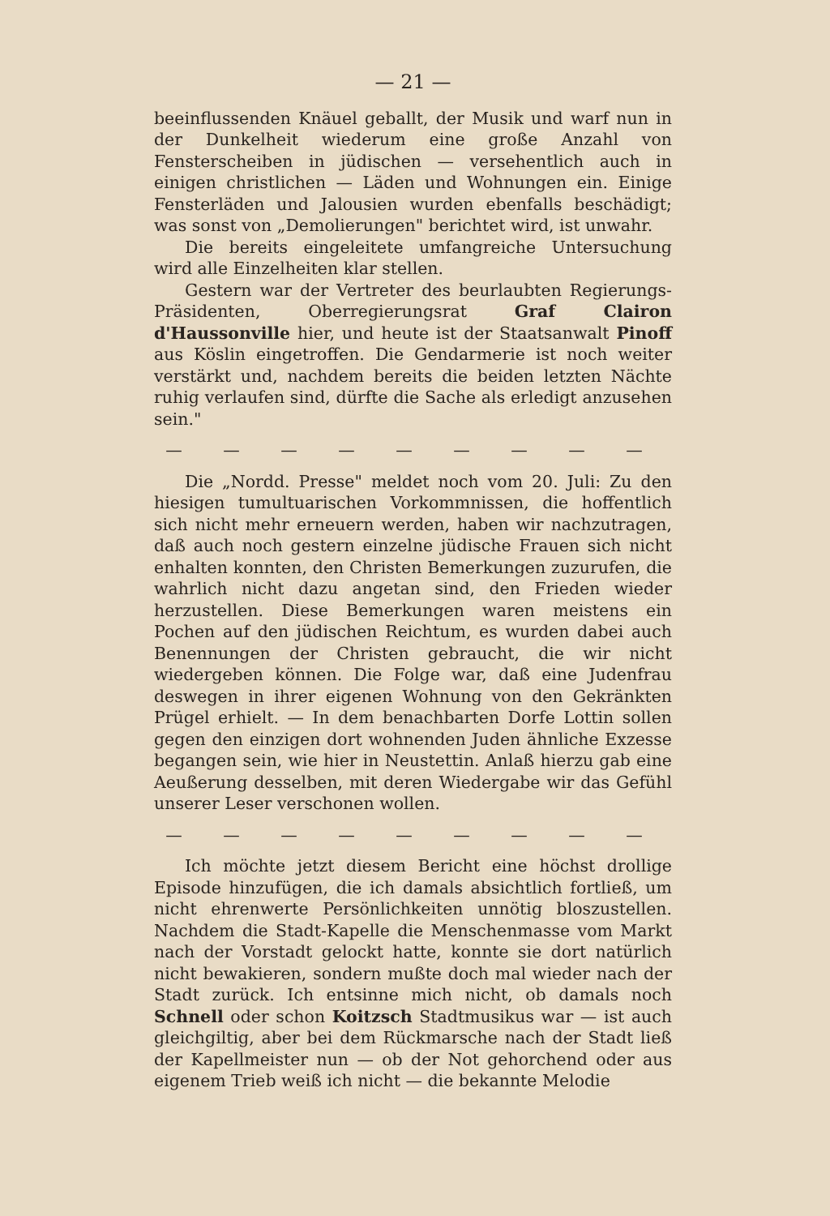— 21 —
beeinflussenden Knäuel geballt, der Musik und warf nun in der Dunkelheit wiederum eine große Anzahl von Fensterscheiben in jüdischen — versehentlich auch in einigen christlichen — Läden und Wohnungen ein. Einige Fensterläden und Jalousien wurden ebenfalls beschädigt; was sonst von „Demolierungen" berichtet wird, ist unwahr.
Die bereits eingeleitete umfangreiche Untersuchung wird alle Einzelheiten klar stellen.
Gestern war der Vertreter des beurlaubten Regierungs-Präsidenten, Oberregierungsrat Graf Clairon d'Haussonville hier, und heute ist der Staatsanwalt Pinoff aus Köslin eingetroffen. Die Gendarmerie ist noch weiter verstärkt und, nachdem bereits die beiden letzten Nächte ruhig verlaufen sind, dürfte die Sache als erledigt anzusehen sein."
— — — — — — — — —
Die „Nordd. Presse" meldet noch vom 20. Juli: Zu den hiesigen tumultuarischen Vorkommnissen, die hoffentlich sich nicht mehr erneuern werden, haben wir nachzutragen, daß auch noch gestern einzelne jüdische Frauen sich nicht enhalten konnten, den Christen Bemerkungen zuzurufen, die wahrlich nicht dazu angetan sind, den Frieden wieder herzustellen. Diese Bemerkungen waren meistens ein Pochen auf den jüdischen Reichtum, es wurden dabei auch Benennungen der Christen gebraucht, die wir nicht wiedergeben können. Die Folge war, daß eine Judenfrau deswegen in ihrer eigenen Wohnung von den Gekränkten Prügel erhielt. — In dem benachbarten Dorfe Lottin sollen gegen den einzigen dort wohnenden Juden ähnliche Exzesse begangen sein, wie hier in Neustettin. Anlaß hierzu gab eine Aeußerung desselben, mit deren Wiedergabe wir das Gefühl unserer Leser verschonen wollen.
— — — — — — — — —
Ich möchte jetzt diesem Bericht eine höchst drollige Episode hinzufügen, die ich damals absichtlich fortließ, um nicht ehrenwerte Persönlichkeiten unnötig bloszustellen. Nachdem die Stadt-Kapelle die Menschenmasse vom Markt nach der Vorstadt gelockt hatte, konnte sie dort natürlich nicht bewakieren, sondern mußte doch mal wieder nach der Stadt zurück. Ich entsinne mich nicht, ob damals noch Schnell oder schon Koitzsch Stadtmusikus war — ist auch gleichgiltig, aber bei dem Rückmarsche nach der Stadt ließ der Kapellmeister nun — ob der Not gehorchend oder aus eigenem Trieb weiß ich nicht — die bekannte Melodie